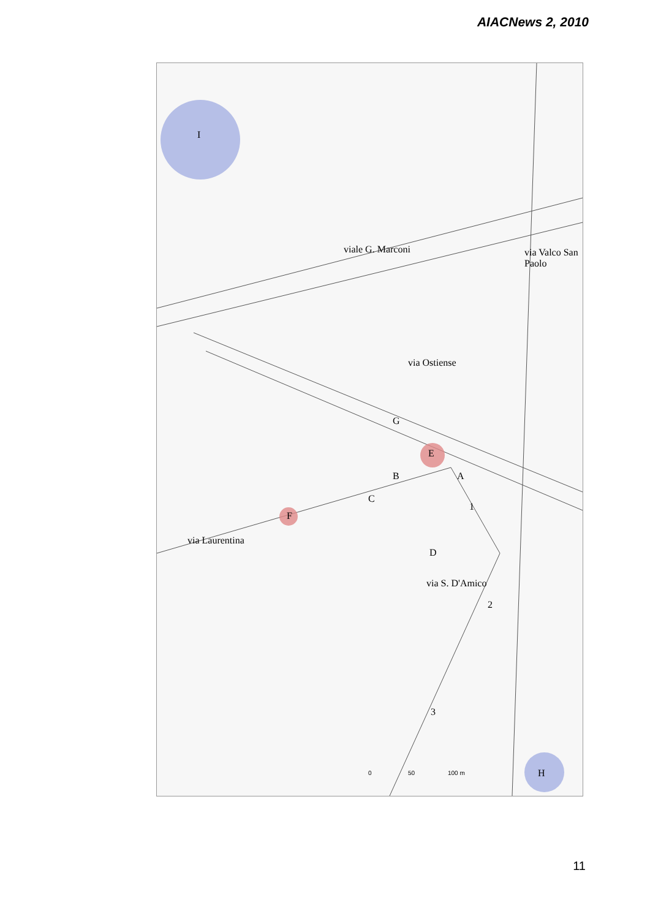AIACNews 2, 2010
I
viale G. Marconi via Valco San Paolo
via Ostiense
G
E
B A
C
1
F
via Laurentina
D
via S. D'Amico
2
3
0 50 100 m H
11